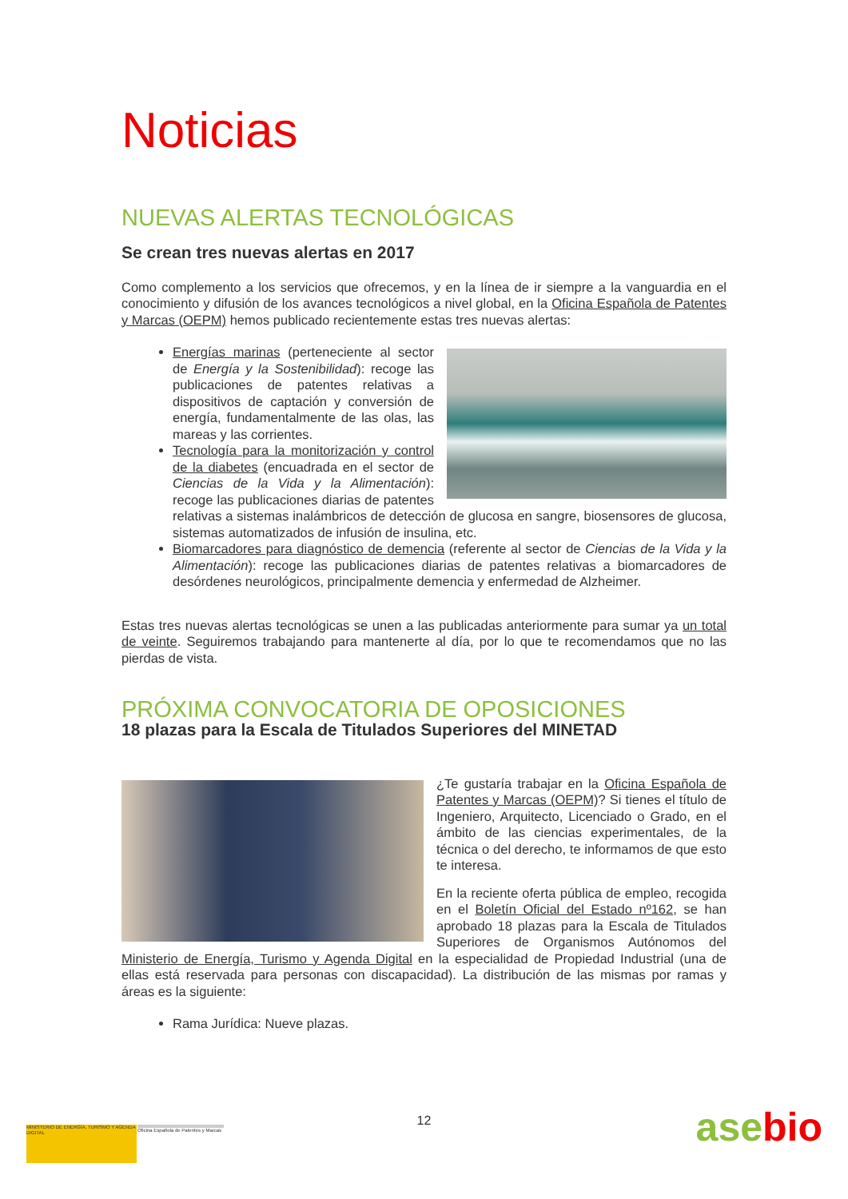Noticias
NUEVAS ALERTAS TECNOLÓGICAS
Se crean tres nuevas alertas en 2017
Como complemento a los servicios que ofrecemos, y en la línea de ir siempre a la vanguardia en el conocimiento y difusión de los avances tecnológicos a nivel global, en la Oficina Española de Patentes y Marcas (OEPM) hemos publicado recientemente estas tres nuevas alertas:
Energías marinas (perteneciente al sector de Energía y la Sostenibilidad): recoge las publicaciones de patentes relativas a dispositivos de captación y conversión de energía, fundamentalmente de las olas, las mareas y las corrientes.
Tecnología para la monitorización y control de la diabetes (encuadrada en el sector de Ciencias de la Vida y la Alimentación): recoge las publicaciones diarias de patentes relativas a sistemas inalámbricos de detección de glucosa en sangre, biosensores de glucosa, sistemas automatizados de infusión de insulina, etc.
Biomarcadores para diagnóstico de demencia (referente al sector de Ciencias de la Vida y la Alimentación): recoge las publicaciones diarias de patentes relativas a biomarcadores de desórdenes neurológicos, principalmente demencia y enfermedad de Alzheimer.
Estas tres nuevas alertas tecnológicas se unen a las publicadas anteriormente para sumar ya un total de veinte. Seguiremos trabajando para mantenerte al día, por lo que te recomendamos que no las pierdas de vista.
PRÓXIMA CONVOCATORIA DE OPOSICIONES
18 plazas para la Escala de Titulados Superiores del MINETAD
¿Te gustaría trabajar en la Oficina Española de Patentes y Marcas (OEPM)? Si tienes el título de Ingeniero, Arquitecto, Licenciado o Grado, en el ámbito de las ciencias experimentales, de la técnica o del derecho, te informamos de que esto te interesa.
En la reciente oferta pública de empleo, recogida en el Boletín Oficial del Estado nº162, se han aprobado 18 plazas para la Escala de Titulados Superiores de Organismos Autónomos del Ministerio de Energía, Turismo y Agenda Digital en la especialidad de Propiedad Industrial (una de ellas está reservada para personas con discapacidad). La distribución de las mismas por ramas y áreas es la siguiente:
Rama Jurídica: Nueve plazas.
12
MINISTERIO DE ENERGÍA, TURISMO Y AGENDA DIGITAL
Oficina Española de Patentes y Marcas
asebio